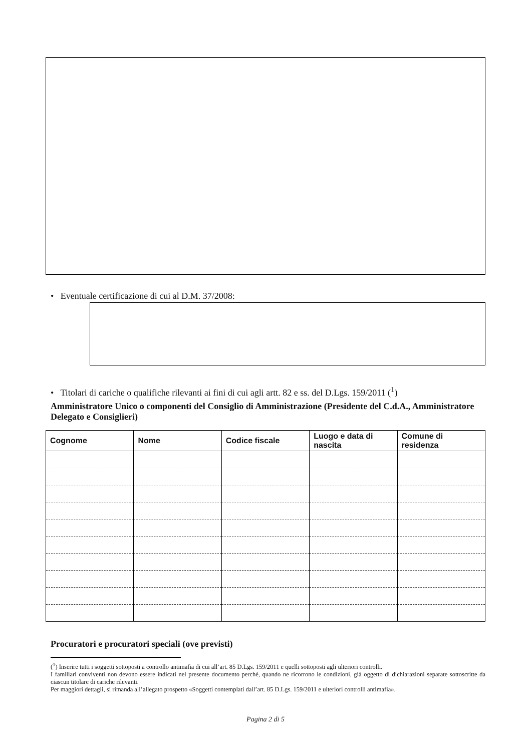• Eventuale certificazione di cui al D.M. 37/2008:
• Titolari di cariche o qualifiche rilevanti ai fini di cui agli artt. 82 e ss. del D.Lgs. 159/2011 (<sup>1</sup>)
Amministratore Unico o componenti del Consiglio di Amministrazione (Presidente del C.d.A., Amministratore Delegato e Consiglieri)
| Cognome | Nome | Codice fiscale | Luogo e data di nascita | Comune di residenza |
| --- | --- | --- | --- | --- |
Procuratori e procuratori speciali (ove previsti)
(<sup>1</sup>) Inserire tutti i soggetti sottoposti a controllo antimafia di cui all’art. 85 D.Lgs. 159/2011 e quelli sottoposti agli ulteriori controlli.
I familiari conviventi non devono essere indicati nel presente documento perché, quando ne ricorrono le condizioni, già oggetto di dichiarazioni separate sottoscritte da ciascun titolare di cariche rilevanti.
Per maggiori dettagli, si rimanda all’allegato prospetto «Soggetti contemplati dall’art. 85 D.Lgs. 159/2011 e ulteriori controlli antimafia».
Pagina 2 di 5